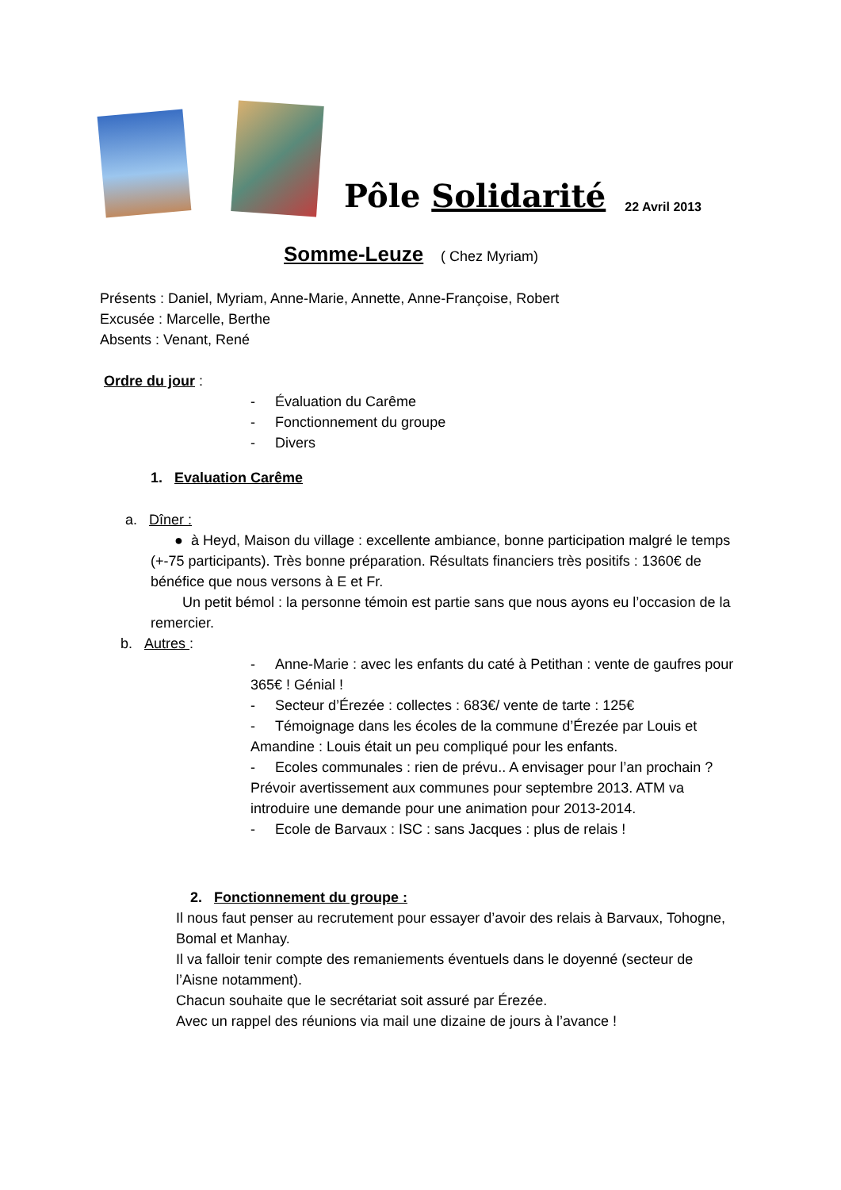Pôle Solidarité 22 Avril 2013
Somme-Leuze ( Chez Myriam)
Présents : Daniel, Myriam, Anne-Marie, Annette, Anne-Françoise, Robert
Excusée : Marcelle, Berthe
Absents : Venant, René
Ordre du jour :
- Évaluation du Carême
- Fonctionnement du groupe
- Divers
1. Evaluation Carême
a. Dîner :
● à Heyd, Maison du village : excellente ambiance, bonne participation malgré le temps (+-75 participants). Très bonne préparation. Résultats financiers très positifs : 1360€ de bénéfice que nous versons à E et Fr.
Un petit bémol : la personne témoin est partie sans que nous ayons eu l’occasion de la remercier.
b. Autres :
- Anne-Marie : avec les enfants du caté à Petithan : vente de gaufres pour 365€ ! Génial !
- Secteur d’Érezée : collectes : 683€/ vente de tarte : 125€
- Témoignage dans les écoles de la commune d’Érezée par Louis et Amandine : Louis était un peu compliqué pour les enfants.
- Ecoles communales : rien de prévu.. A envisager pour l’an prochain ? Prévoir avertissement aux communes pour septembre 2013. ATM va introduire une demande pour une animation pour 2013-2014.
- Ecole de Barvaux : ISC : sans Jacques : plus de relais !
2. Fonctionnement du groupe :
Il nous faut penser au recrutement pour essayer d’avoir des relais à Barvaux, Tohogne, Bomal et Manhay.
Il va falloir tenir compte des remaniements éventuels dans le doyenné (secteur de l’Aisne notamment).
Chacun souhaite que le secrétariat soit assuré par Érezée.
Avec un rappel des réunions via mail une dizaine de jours à l’avance !